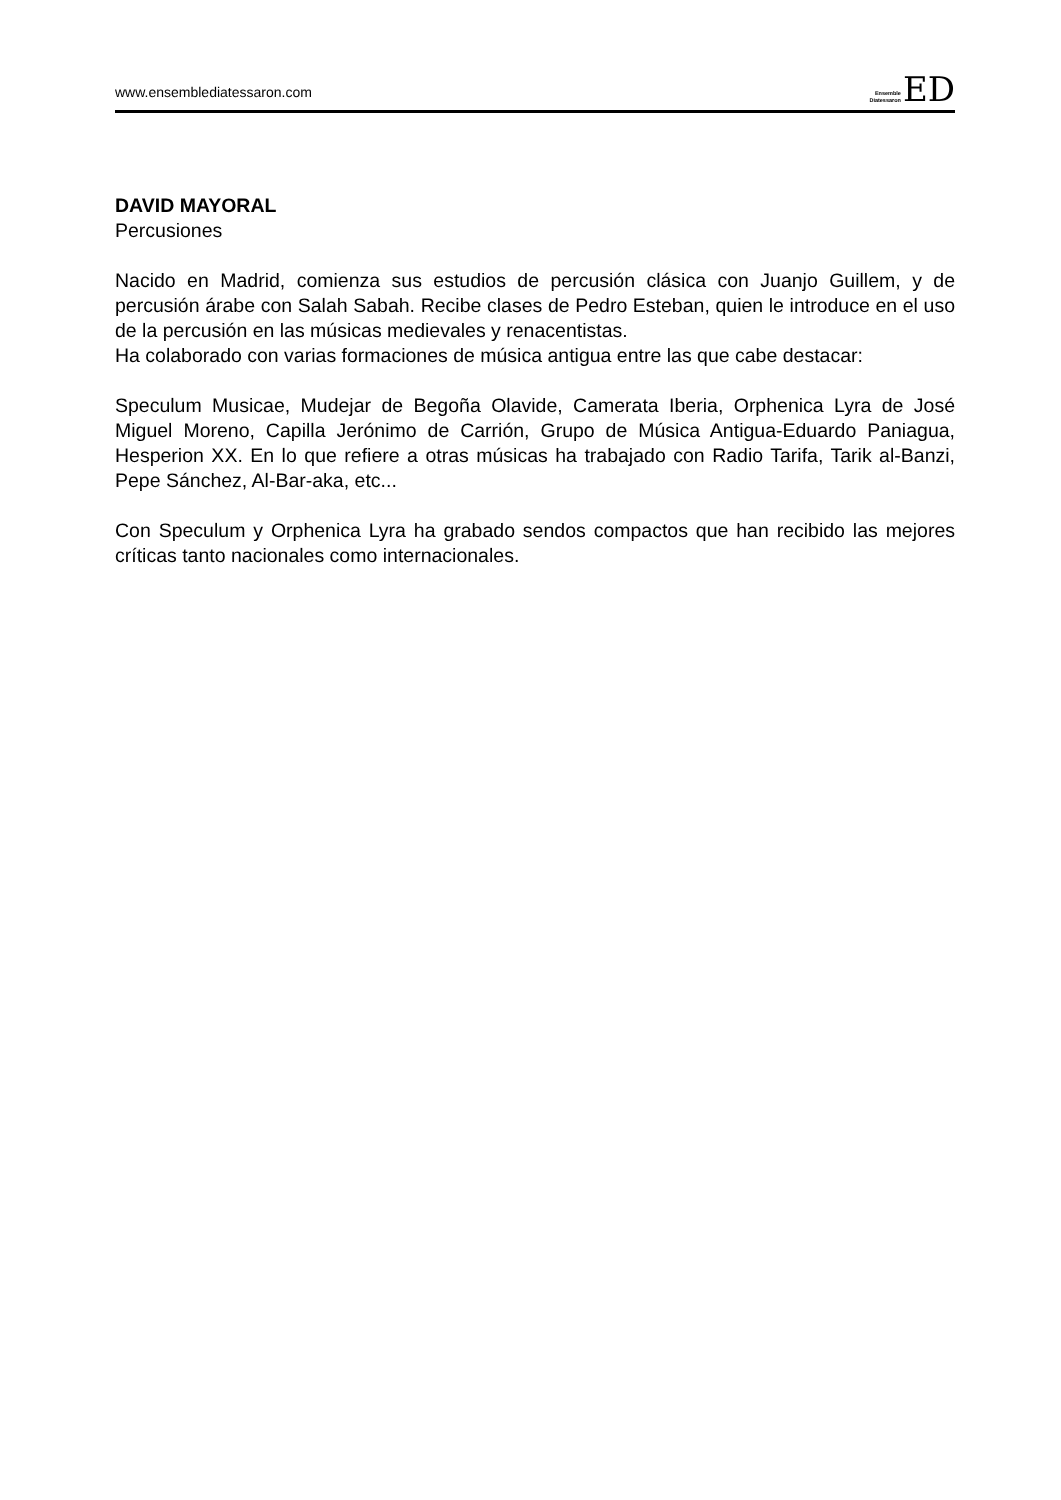www.ensemblediatessaron.com
Ensemble
Diatessaron
E
D
DAVID MAYORAL
Percusiones
Nacido en Madrid, comienza sus estudios de percusión clásica con Juanjo Guillem, y de percusión árabe con Salah Sabah. Recibe clases de Pedro Esteban, quien le introduce en el uso de la percusión en las músicas medievales y renacentistas.
Ha colaborado con varias formaciones de música antigua entre las que cabe destacar:
Speculum Musicae, Mudejar de Begoña Olavide, Camerata Iberia, Orphenica Lyra de José Miguel Moreno, Capilla Jerónimo de Carrión, Grupo de Música Antigua-Eduardo Paniagua, Hesperion XX. En lo que refiere a otras músicas ha trabajado con Radio Tarifa, Tarik al-Banzi, Pepe Sánchez, Al-Bar-aka, etc...
Con Speculum y Orphenica Lyra ha grabado sendos compactos que han recibido las mejores críticas tanto nacionales como internacionales.